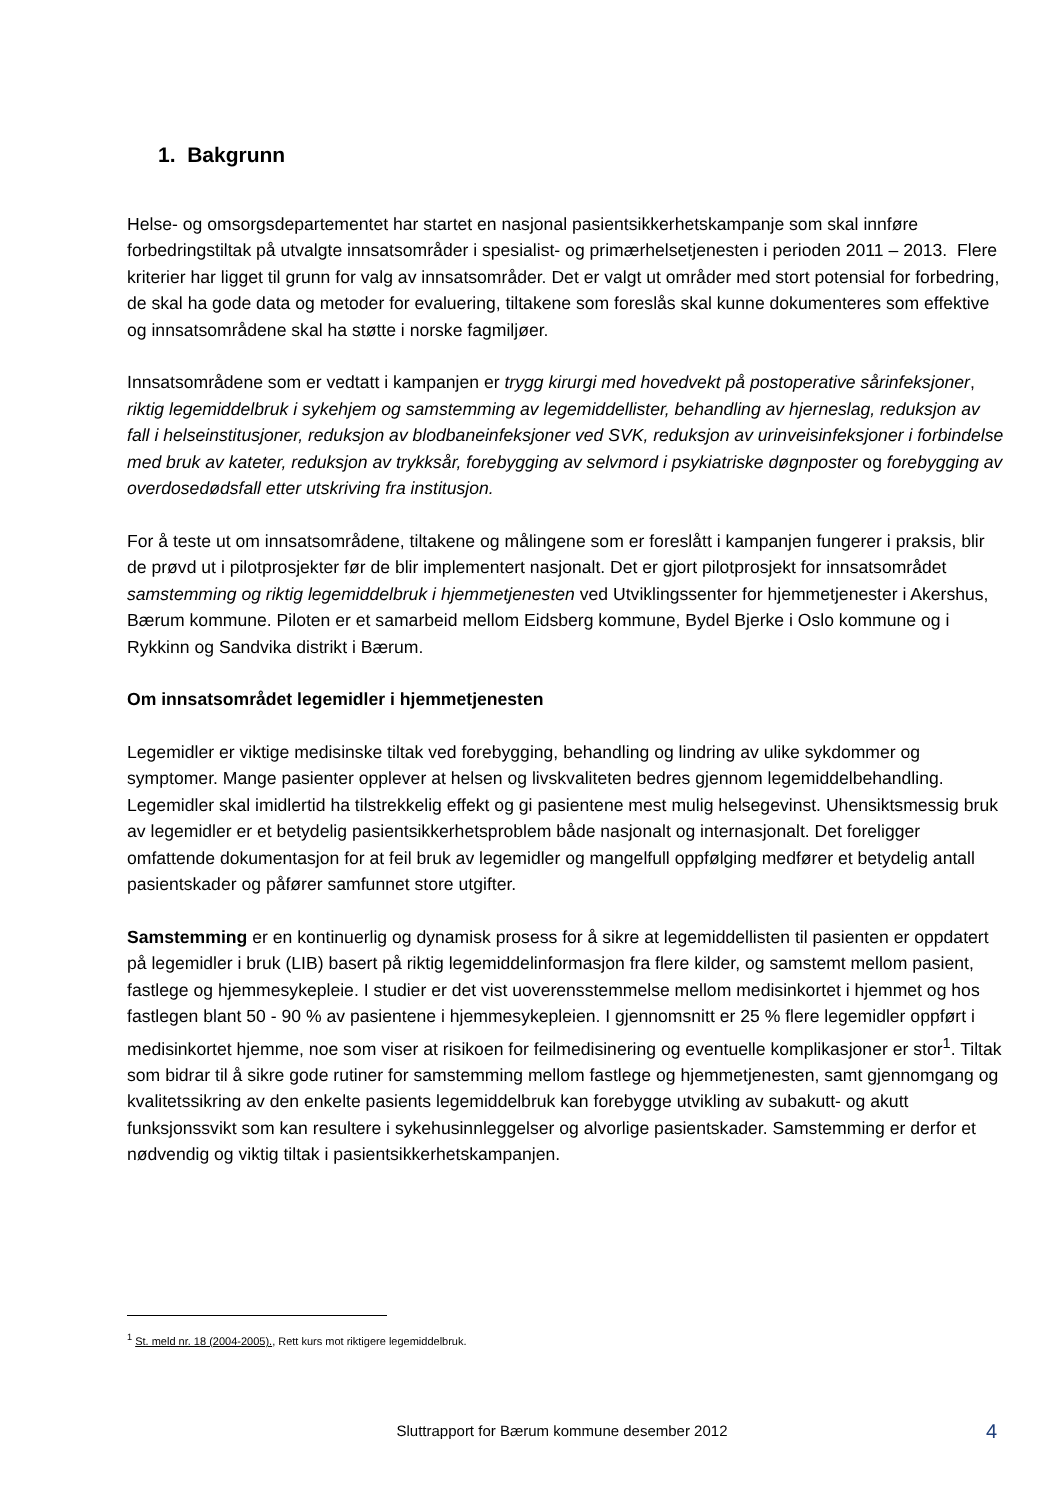1. Bakgrunn
Helse- og omsorgsdepartementet har startet en nasjonal pasientsikkerhetskampanje som skal innføre forbedringstiltak på utvalgte innsatsområder i spesialist- og primærhelsetjenesten i perioden 2011 – 2013. Flere kriterier har ligget til grunn for valg av innsatsområder. Det er valgt ut områder med stort potensial for forbedring, de skal ha gode data og metoder for evaluering, tiltakene som foreslås skal kunne dokumenteres som effektive og innsatsområdene skal ha støtte i norske fagmiljøer.
Innsatsområdene som er vedtatt i kampanjen er trygg kirurgi med hovedvekt på postoperative sårinfeksjoner, riktig legemiddelbruk i sykehjem og samstemming av legemiddellister, behandling av hjerneslag, reduksjon av fall i helseinstitusjoner, reduksjon av blodbaneinfeksjoner ved SVK, reduksjon av urinveisinfeksjoner i forbindelse med bruk av kateter, reduksjon av trykksår, forebygging av selvmord i psykiatriske døgnposter og forebygging av overdosedødsfall etter utskriving fra institusjon.
For å teste ut om innsatsområdene, tiltakene og målingene som er foreslått i kampanjen fungerer i praksis, blir de prøvd ut i pilotprosjekter før de blir implementert nasjonalt. Det er gjort pilotprosjekt for innsatsområdet samstemming og riktig legemiddelbruk i hjemmetjenesten ved Utviklingssenter for hjemmetjenester i Akershus, Bærum kommune. Piloten er et samarbeid mellom Eidsberg kommune, Bydel Bjerke i Oslo kommune og i Rykkinn og Sandvika distrikt i Bærum.
Om innsatsområdet legemidler i hjemmetjenesten
Legemidler er viktige medisinske tiltak ved forebygging, behandling og lindring av ulike sykdommer og symptomer. Mange pasienter opplever at helsen og livskvaliteten bedres gjennom legemiddelbehandling. Legemidler skal imidlertid ha tilstrekkelig effekt og gi pasientene mest mulig helsegevinst. Uhensiktsmessig bruk av legemidler er et betydelig pasientsikkerhetsproblem både nasjonalt og internasjonalt. Det foreligger omfattende dokumentasjon for at feil bruk av legemidler og mangelfull oppfølging medfører et betydelig antall pasientskader og påfører samfunnet store utgifter.
Samstemming er en kontinuerlig og dynamisk prosess for å sikre at legemiddellisten til pasienten er oppdatert på legemidler i bruk (LIB) basert på riktig legemiddelinformasjon fra flere kilder, og samstemt mellom pasient, fastlege og hjemmesykepleie. I studier er det vist uoverensstemmelse mellom medisinkortet i hjemmet og hos fastlegen blant 50 - 90 % av pasientene i hjemmesykepleien. I gjennomsnitt er 25 % flere legemidler oppført i medisinkortet hjemme, noe som viser at risikoen for feilmedisinering og eventuelle komplikasjoner er stor<sup>1</sup>. Tiltak som bidrar til å sikre gode rutiner for samstemming mellom fastlege og hjemmetjenesten, samt gjennomgang og kvalitetssikring av den enkelte pasients legemiddelbruk kan forebygge utvikling av subakutt- og akutt funksjonssvikt som kan resultere i sykehusinnleggelser og alvorlige pasientskader. Samstemming er derfor et nødvendig og viktig tiltak i pasientsikkerhetskampanjen.
<sup>1</sup> St. meld nr. 18 (2004-2005)., Rett kurs mot riktigere legemiddelbruk.
Sluttrapport for Bærum kommune desember 2012 4